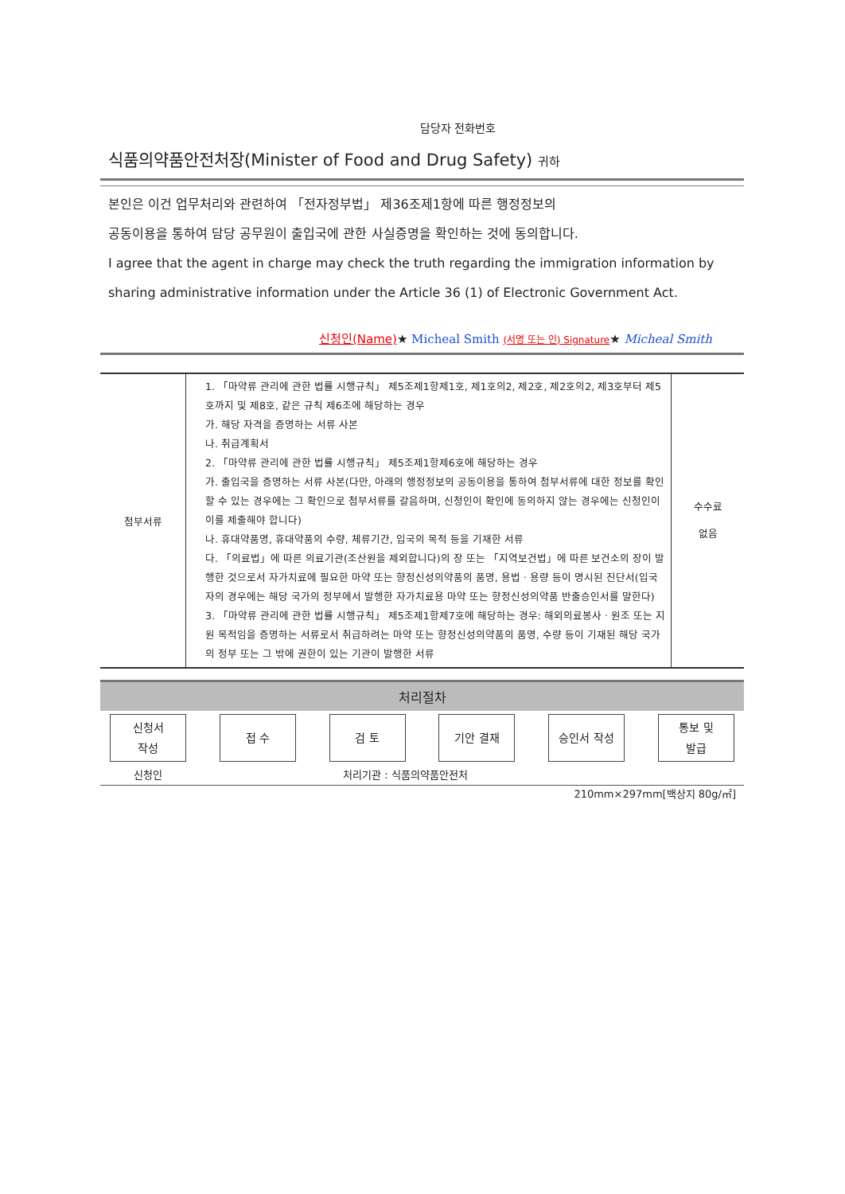담당자 전화번호
식품의약품안전처장(Minister of Food and Drug Safety) 귀하
본인은 이건 업무처리와 관련하여 「전자정부법」 제36조제1항에 따른 행정정보의
공동이용을 통하여 담당 공무원이 출입국에 관한 사실증명을 확인하는 것에 동의합니다.
I agree that the agent in charge may check the truth regarding the immigration information by sharing administrative information under the Article 36 (1) of Electronic Government Act.
신청인(Name)★ Micheal Smith (서명 또는 인) Signature★ Micheal Smith
| 첨부서류 | 1. 「마약류 관리에 관한 법률 시행규칙」 제5조제1항제1호, 제1호의2, 제2호, 제2호의2, 제3호부터 제5호까지 및 제8호, 같은 규칙 제6조에 해당하는 경우 가. 해당 자격을 증명하는 서류 사본 나. 취급계획서 2. 「마약류 관리에 관한 법률 시행규칙」 제5조제1항제6호에 해당하는 경우 가. 출입국을 증명하는 서류 사본(다만, 아래의 행정정보의 공동이용을 통하여 첨부서류에 대한 정보를 확인할 수 있는 경우에는 그 확인으로 첨부서류를 갈음하며, 신청인이 확인에 동의하지 않는 경우에는 신청인이 이를 제출해야 합니다) 나. 휴대약품명, 휴대약품의 수량, 체류기간, 입국의 목적 등을 기재한 서류 다. 「의료법」에 따른 의료기관(조산원을 제외합니다)의 장 또는 「지역보건법」에 따른 보건소의 장이 발행한 것으로서 자가치료에 필요한 마약 또는 향정신성의약품의 품명, 용법ㆍ용량 등이 명시된 진단서(입국자의 경우에는 해당 국가의 정부에서 발행한 자가치료용 마약 또는 향정신성의약품 반출승인서를 말한다) 3. 「마약류 관리에 관한 법률 시행규칙」 제5조제1항제7호에 해당하는 경우: 해외의료봉사ㆍ원조 또는 지원 목적임을 증명하는 서류로서 취급하려는 마약 또는 향정신성의약품의 품명, 수량 등이 기재된 해당 국가의 정부 또는 그 밖에 권한이 있는 기관이 발행한 서류 | 수수료 없음 |
처리절차
신청서
작성
접 수 검 토 기안 결재 승인서 작성 통보 및
발급
신청인 처리기관 : 식품의약품안전처
210mm×297mm[백상지 80g/㎡]